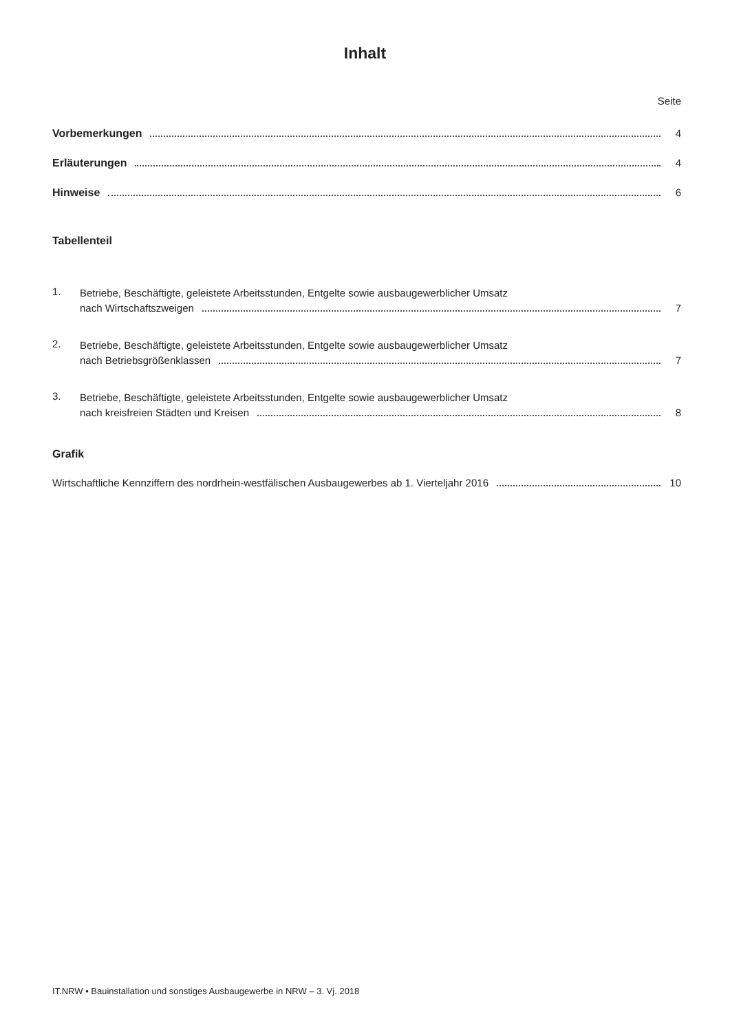Inhalt
Seite
Vorbemerkungen 4
Erläuterungen 4
Hinweise 6
Tabellenteil
1.
Betriebe, Beschäftigte, geleistete Arbeitsstunden, Entgelte sowie ausbaugewerblicher Umsatz
nach Wirtschaftszweigen 7
2.
Betriebe, Beschäftigte, geleistete Arbeitsstunden, Entgelte sowie ausbaugewerblicher Umsatz
nach Betriebsgrößenklassen 7
3.
Betriebe, Beschäftigte, geleistete Arbeitsstunden, Entgelte sowie ausbaugewerblicher Umsatz
nach kreisfreien Städten und Kreisen 8
Grafik
Wirtschaftliche Kennziffern des nordrhein-westfälischen Ausbaugewerbes ab 1. Vierteljahr 2016 10
IT.NRW • Bauinstallation und sonstiges Ausbaugewerbe in NRW – 3. Vj. 2018